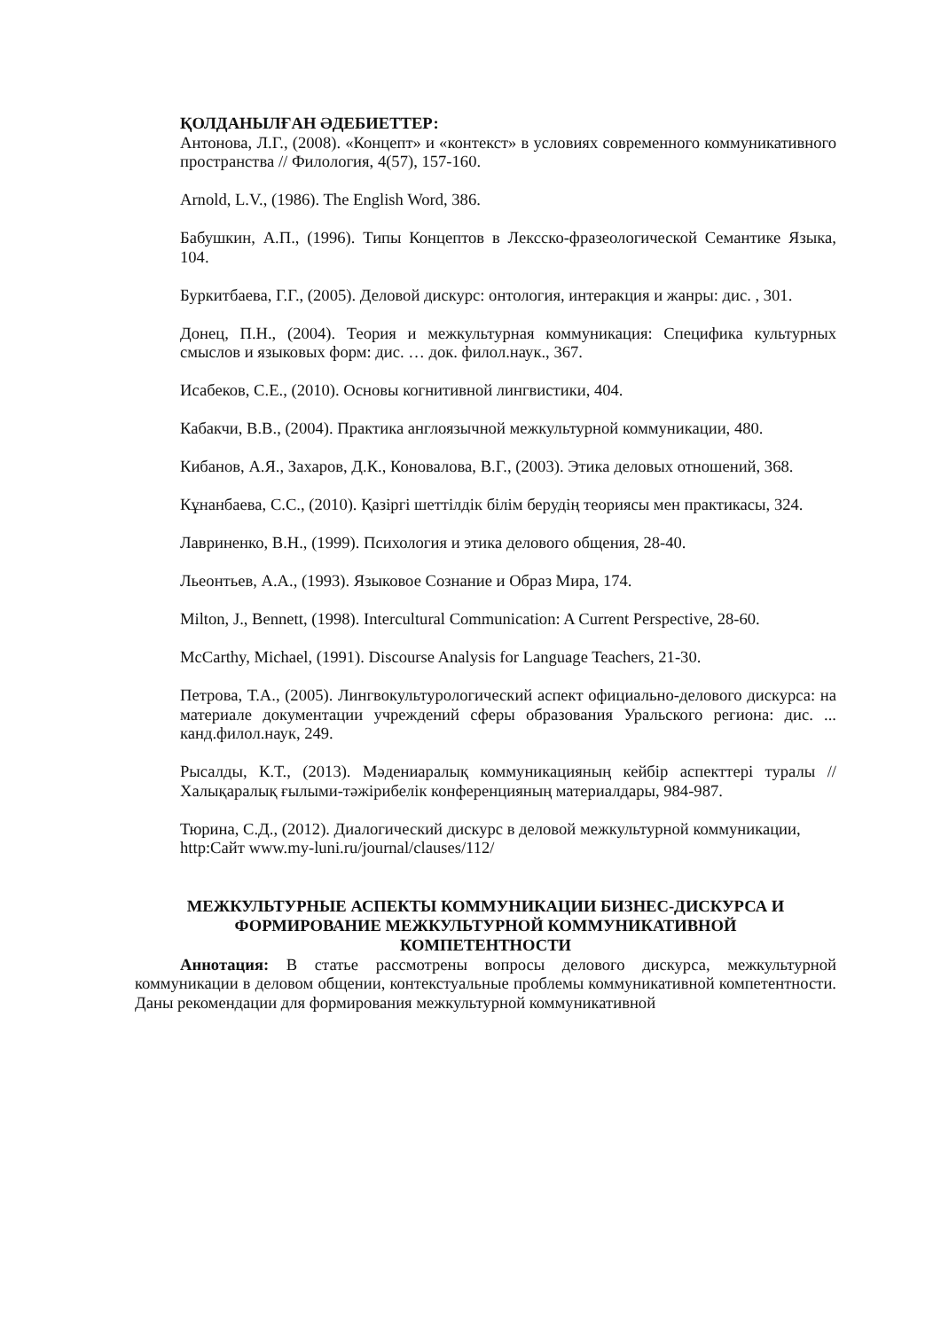ҚОЛДАНЫЛҒАН ӘДЕБИЕТТЕР:
Антонова, Л.Г., (2008). «Концепт» и «контекст» в условиях современного коммуникативного пространства // Филология, 4(57), 157-160.
Arnold, L.V., (1986). The English Word, 386.
Бабушкин, А.П., (1996). Типы Концептов в Лексско-фразеологической Семантике Языка, 104.
Буркитбаева, Г.Г., (2005). Деловой дискурс: онтология, интеракция и жанры: дис. , 301.
Донец, П.Н., (2004). Теория и межкультурная коммуникация: Специфика культурных смыслов и языковых форм: дис. … док. филол.наук., 367.
Исабеков, С.Е., (2010). Основы когнитивной лингвистики, 404.
Кабакчи, В.В., (2004). Практика англоязычной межкультурной коммуникации, 480.
Кибанов, А.Я., Захаров, Д.К., Коновалова, В.Г., (2003). Этика деловых отношений, 368.
Кұнанбаева, С.С., (2010). Қазіргі шеттілдік білім берудің теориясы мен практикасы, 324.
Лавриненко, В.Н., (1999). Психология и этика делового общения, 28-40.
Льеонтьев, А.А., (1993). Языковое Сознание и Образ Мира, 174.
Milton, J., Bennett, (1998). Intercultural Communication: A Current Perspective, 28-60.
McCarthy, Michael, (1991). Discourse Analysis for Language Teachers, 21-30.
Петрова, Т.А., (2005). Лингвокультурологический аспект официально-делового дискурса: на материале документации учреждений сферы образования Уральского региона: дис. ... канд.филол.наук, 249.
Рысалды, К.Т., (2013). Мәдениаралық коммуникацияның кейбір аспекттері туралы // Халықаралық ғылыми-тәжірибелік конференцияның материалдары, 984-987.
Тюрина, С.Д., (2012). Диалогический дискурс в деловой межкультурной коммуникации,
http:Сайт www.my-luni.ru/journal/clauses/112/
МЕЖКУЛЬТУРНЫЕ АСПЕКТЫ КОММУНИКАЦИИ БИЗНЕС-ДИСКУРСА И
ФОРМИРОВАНИЕ МЕЖКУЛЬТУРНОЙ КОММУНИКАТИВНОЙ
КОМПЕТЕНТНОСТИ
Аннотация: В статье рассмотрены вопросы делового дискурса, межкультурной коммуникации в деловом общении, контекстуальные проблемы коммуникативной компетентности. Даны рекомендации для формирования межкультурной коммуникативной